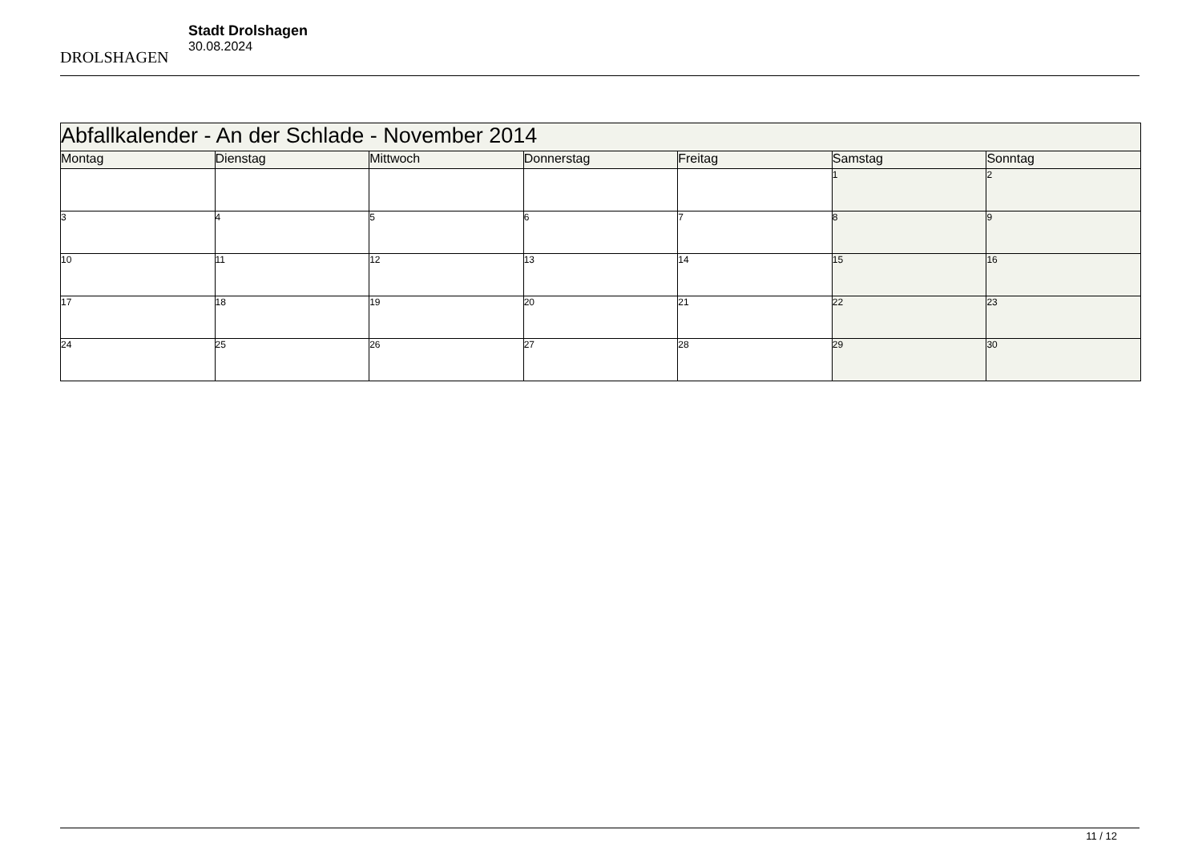DROLSHAGEN
Stadt Drolshagen
30.08.2024
| Abfallkalender - An der Schlade - November 2014 | | | | | | |
| --- | --- | --- | --- | --- | --- | --- |
| Montag | Dienstag | Mittwoch | Donnerstag | Freitag | Samstag | Sonntag |
| | | | | | 1 | 2 |
| 3 | 4 | 5 | 6 | 7 | 8 | 9 |
| 10 | 11 | 12 | 13 | 14 | 15 | 16 |
| 17 | 18 | 19 | 20 | 21 | 22 | 23 |
| 24 | 25 | 26 | 27 | 28 | 29 | 30 |
11 / 12